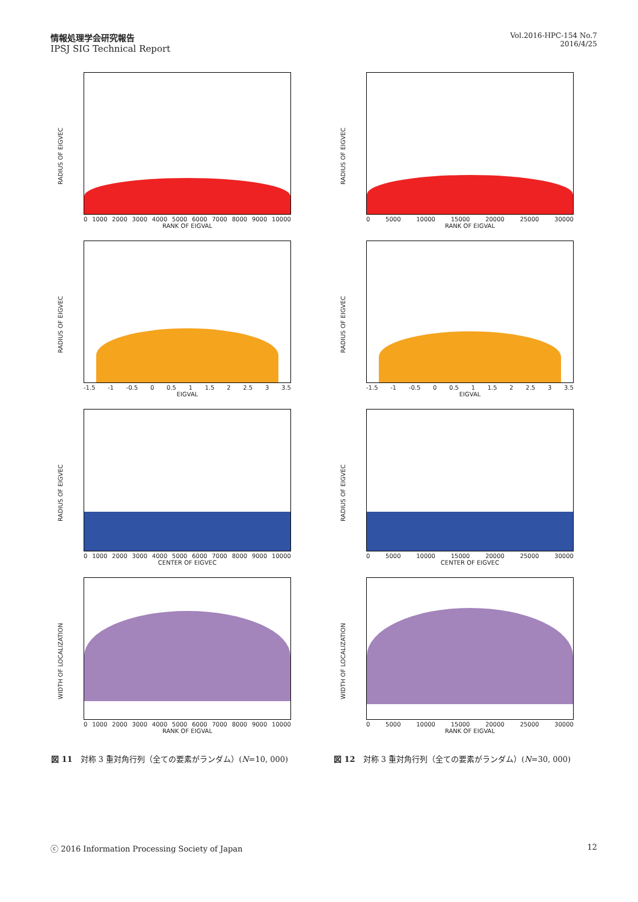情報処理学会研究報告
IPSJ SIG Technical Report
Vol.2016-HPC-154 No.7
2016/4/25
RADIUS OF EIGVEC
0 1000 2000 3000 4000 5000 6000 7000 8000 9000 10000
RANK OF EIGVAL
RADIUS OF EIGVEC
-1.5 -1 -0.5 0 0.5 1 1.5 2 2.5 3 3.5
EIGVAL
RADIUS OF EIGVEC
0 1000 2000 3000 4000 5000 6000 7000 8000 9000 10000
CENTER OF EIGVEC
WIDTH OF LOCALIZATION
0 1000 2000 3000 4000 5000 6000 7000 8000 9000 10000
RANK OF EIGVAL
図 11　対称 3 重対角行列（全ての要素がランダム）(N=10, 000)
RADIUS OF EIGVEC
0 5000 10000 15000 20000 25000 30000
RANK OF EIGVAL
RADIUS OF EIGVEC
-1.5 -1 -0.5 0 0.5 1 1.5 2 2.5 3 3.5
EIGVAL
RADIUS OF EIGVEC
0 5000 10000 15000 20000 25000 30000
CENTER OF EIGVEC
WIDTH OF LOCALIZATION
0 5000 10000 15000 20000 25000 30000
RANK OF EIGVAL
図 12　対称 3 重対角行列（全ての要素がランダム）(N=30, 000)
ⓒ 2016 Information Processing Society of Japan 12